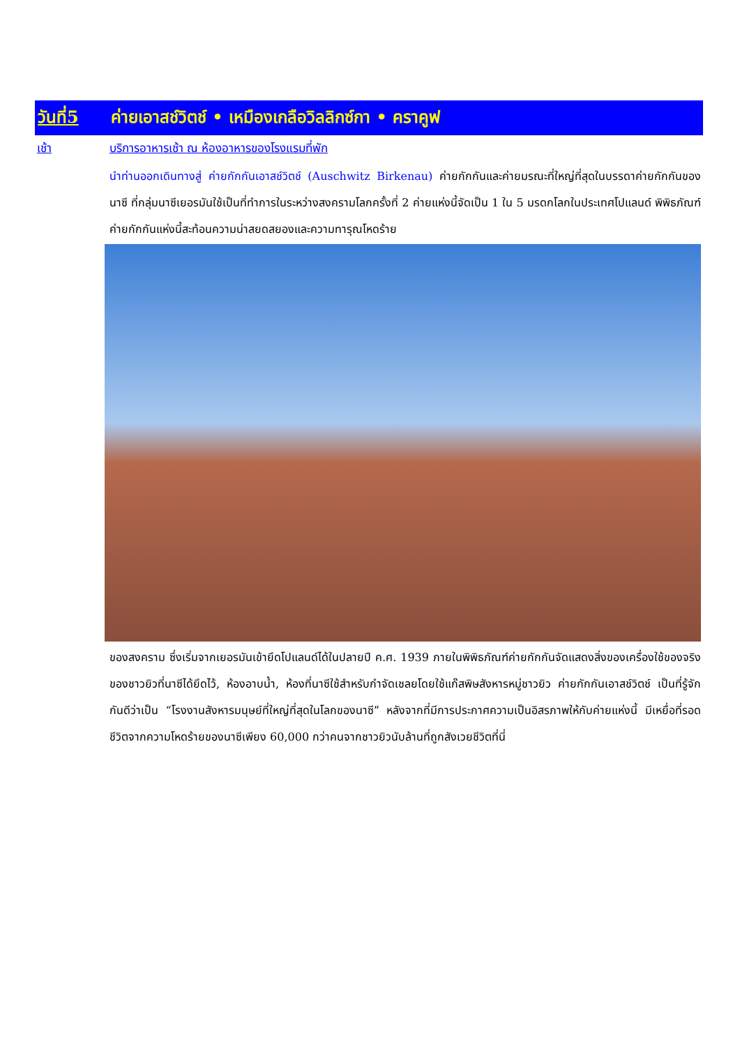วันที่5 ค่ายเอาสช์วิตช์ • เหมืองเกลือวิลลิกซ์กา • คราคูฟ
เช้า บริการอาหารเช้า ณ ห้องอาหารของโรงแรมที่พัก
นำท่านออกเดินทางสู่ ค่ายกักกันเอาสช์วิตช์ (Auschwitz Birkenau) ค่ายกักกันและค่ายมรณะที่ใหญ่ที่สุดในบรรดาค่ายกักกันของนาซี ที่กลุ่มนาซีเยอรมันใช้เป็นที่ทำการในระหว่างสงครามโลกครั้งที่ 2 ค่ายแห่งนี้จัดเป็น 1 ใน 5 มรดกโลกในประเทศโปแลนด์ พิพิธภัณฑ์ค่ายกักกันแห่งนี้สะท้อนความน่าสยดสยองและความทารุณโหดร้าย
ของสงคราม ซึ่งเริ่มจากเยอรมันเข้ายึดโปแลนด์ได้ในปลายปี ค.ศ. 1939 ภายในพิพิธภัณฑ์ค่ายกักกันจัดแสดงสิ่งของเครื่องใช้ของจริงของชาวยิวที่นาซีได้ยึดไว้, ห้องอาบน้ำ, ห้องที่นาซีใช้สำหรับกำจัดเชลยโดยใช้แก๊สพิษสังหารหมู่ชาวยิว ค่ายกักกันเอาสช์วิตช์ เป็นที่รู้จักกันดีว่าเป็น “โรงงานสังหารมนุษย์ที่ใหญ่ที่สุดในโลกของนาซี” หลังจากที่มีการประกาศความเป็นอิสรภาพให้กับค่ายแห่งนี้ มีเหยื่อที่รอดชีวิตจากความโหดร้ายของนาซีเพียง 60,000 กว่าคนจากชาวยิวนับล้านที่ถูกสังเวยชีวิตที่นี่